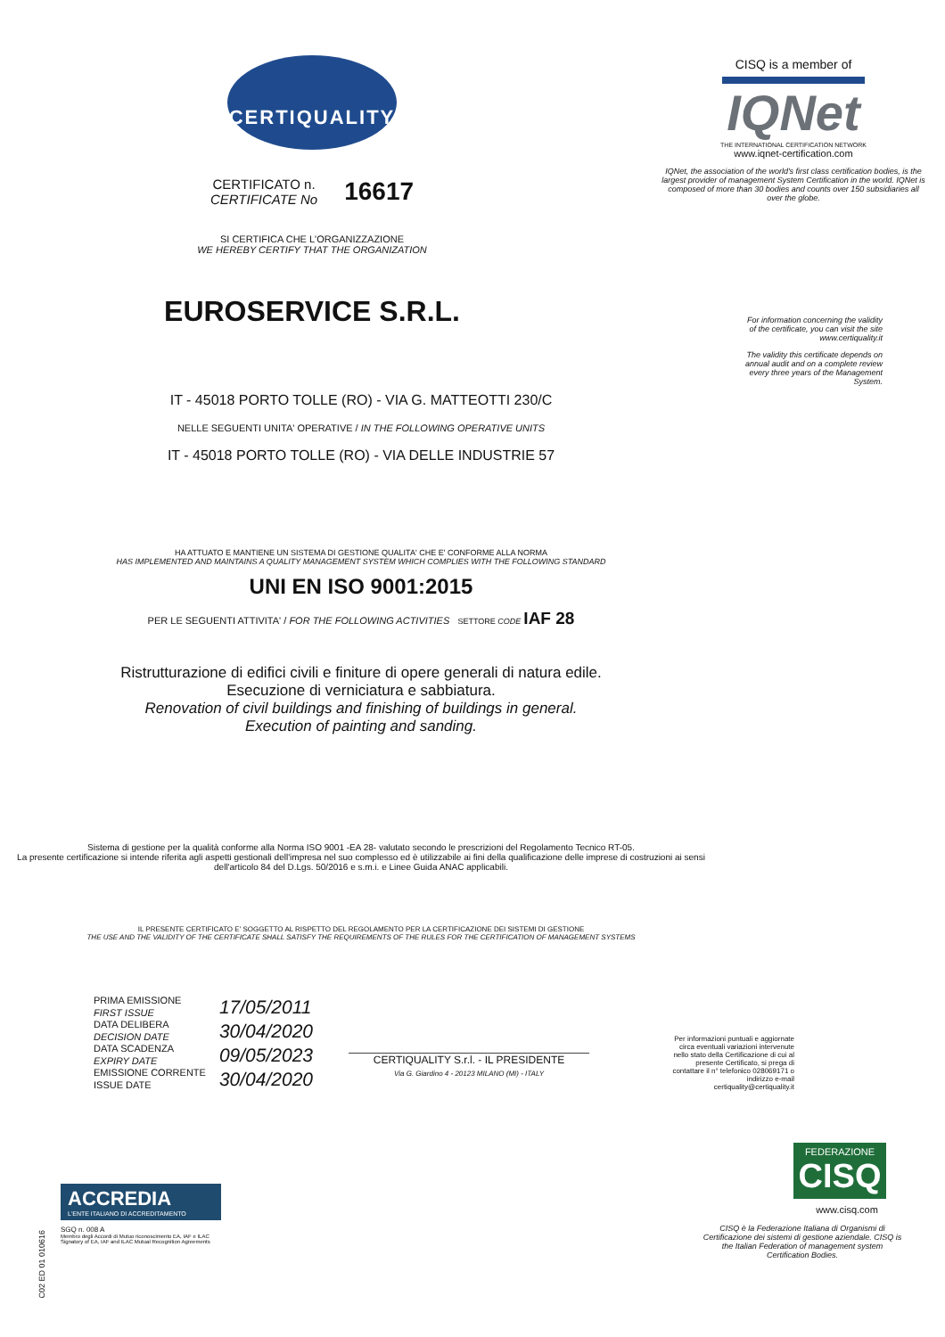CERTIQUALITY
CERTIFICATO n.
CERTIFICATE No
16617
SI CERTIFICA CHE L'ORGANIZZAZIONE
WE HEREBY CERTIFY THAT THE ORGANIZATION
EUROSERVICE S.R.L.
CISQ is a member of
IQNet
THE INTERNATIONAL CERTIFICATION NETWORK
www.iqnet-certification.com
IQNet, the association of the world's first class certification bodies, is the largest provider of management System Certification in the world. IQNet is composed of more than 30 bodies and counts over 150 subsidiaries all over the globe.
For information concerning the validity of the certificate, you can visit the site www.certiquality.it
The validity this certificate depends on annual audit and on a complete review every three years of the Management System.
IT - 45018 PORTO TOLLE (RO) - VIA G. MATTEOTTI 230/C
NELLE SEGUENTI UNITA' OPERATIVE / IN THE FOLLOWING OPERATIVE UNITS
IT - 45018 PORTO TOLLE (RO) - VIA DELLE INDUSTRIE 57
HA ATTUATO E MANTIENE UN SISTEMA DI GESTIONE QUALITA' CHE E' CONFORME ALLA NORMA
HAS IMPLEMENTED AND MAINTAINS A QUALITY MANAGEMENT SYSTEM WHICH COMPLIES WITH THE FOLLOWING STANDARD
UNI EN ISO 9001:2015
PER LE SEGUENTI ATTIVITA' / FOR THE FOLLOWING ACTIVITIES SETTORE CODE IAF 28
Ristrutturazione di edifici civili e finiture di opere generali di natura edile.
Esecuzione di verniciatura e sabbiatura.
Renovation of civil buildings and finishing of buildings in general.
Execution of painting and sanding.
Sistema di gestione per la qualità conforme alla Norma ISO 9001 -EA 28- valutato secondo le prescrizioni del Regolamento Tecnico RT-05.
La presente certificazione si intende riferita agli aspetti gestionali dell'impresa nel suo complesso ed è utilizzabile ai fini della qualificazione delle imprese di costruzioni ai sensi dell'articolo 84 del D.Lgs. 50/2016 e s.m.i. e Linee Guida ANAC applicabili.
IL PRESENTE CERTIFICATO E' SOGGETTO AL RISPETTO DEL REGOLAMENTO PER LA CERTIFICAZIONE DEI SISTEMI DI GESTIONE
THE USE AND THE VALIDITY OF THE CERTIFICATE SHALL SATISFY THE REQUIREMENTS OF THE RULES FOR THE CERTIFICATION OF MANAGEMENT SYSTEMS
PRIMA EMISSIONE
FIRST ISSUE
DATA DELIBERA
DECISION DATE
DATA SCADENZA
EXPIRY DATE
EMISSIONE CORRENTE
ISSUE DATE
17/05/2011
30/04/2020
09/05/2023
30/04/2020
CERTIQUALITY S.r.l. - IL PRESIDENTE
Via G. Giardino 4 - 20123 MILANO (MI) - ITALY
Per informazioni puntuali e aggiornate circa eventuali variazioni intervenute nello stato della Certificazione di cui al presente Certificato, si prega di contattare il n° telefonico 028069171 o indirizzo e-mail certiquality@certiquality.it
ACCREDIA
L'ENTE ITALIANO DI ACCREDITAMENTO
SGQ n. 008 A
Membro degli Accordi di Mutuo riconoscimento EA, IAF e ILAC
Signatory of EA, IAF and ILAC Mutual Recognition Agreements
C02 ED 01 010616
FEDERAZIONE
CISQ
www.cisq.com
CISQ è la Federazione Italiana di Organismi di Certificazione dei sistemi di gestione aziendale. CISQ is the Italian Federation of management system Certification Bodies.